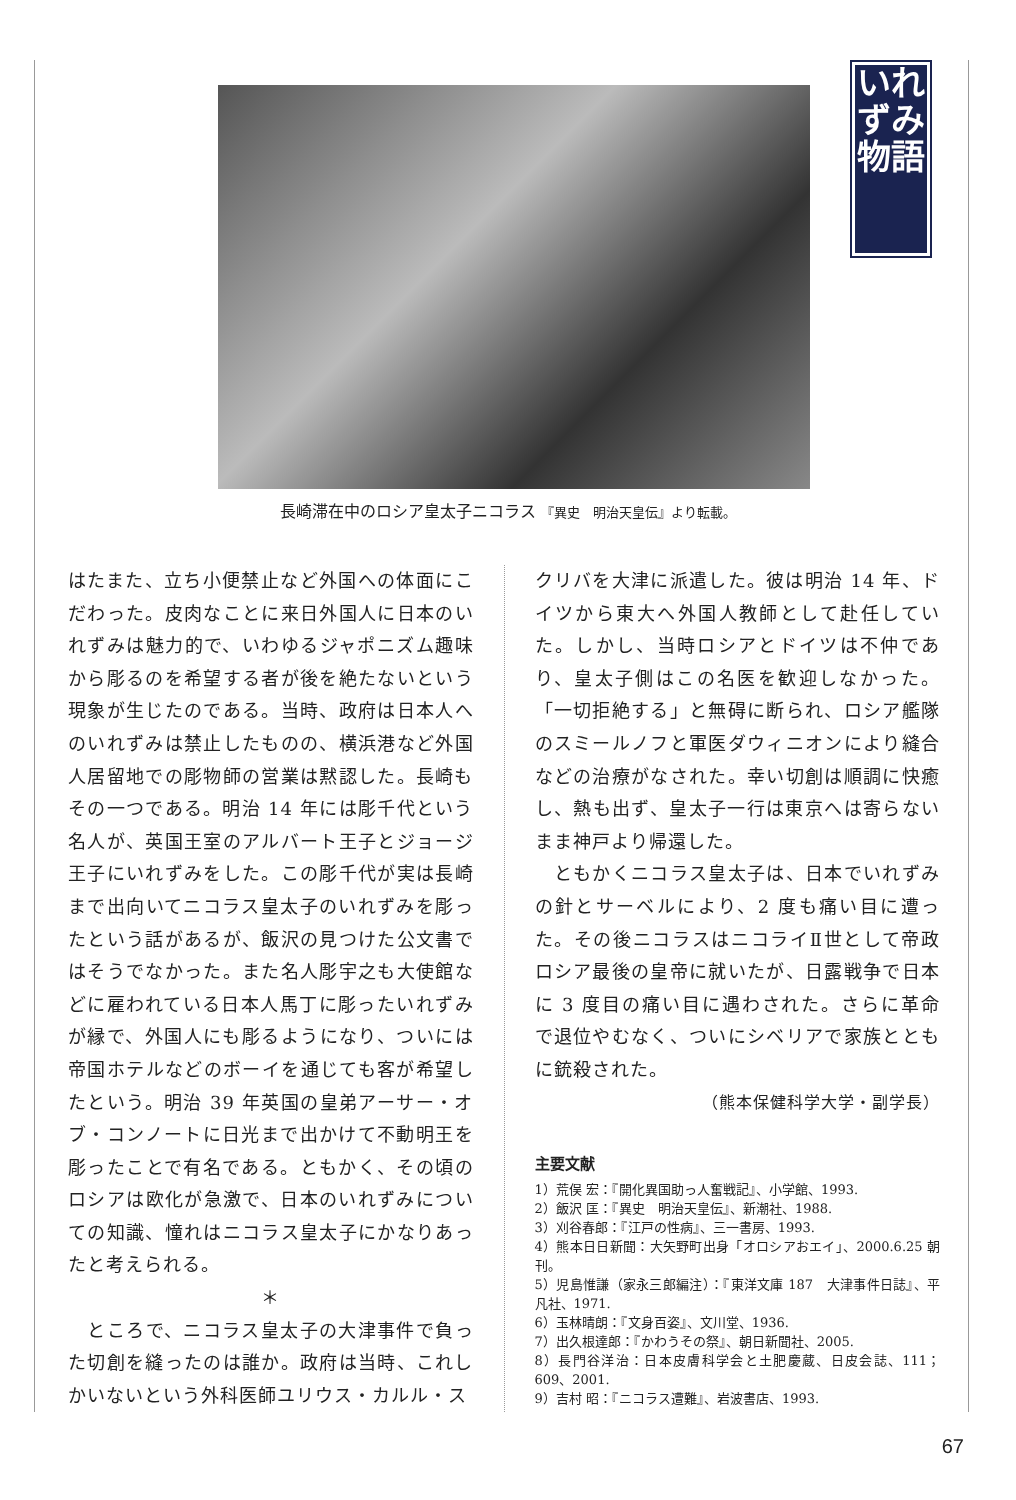いれずみ物語
長崎滞在中のロシア皇太子ニコラス 『異史　明治天皇伝』より転載。
はたまた、立ち小便禁止など外国への体面にこだわった。皮肉なことに来日外国人に日本のいれずみは魅力的で、いわゆるジャポニズム趣味から彫るのを希望する者が後を絶たないという現象が生じたのである。当時、政府は日本人へのいれずみは禁止したものの、横浜港など外国人居留地での彫物師の営業は黙認した。長崎もその一つである。明治 14 年には彫千代という名人が、英国王室のアルバート王子とジョージ王子にいれずみをした。この彫千代が実は長崎まで出向いてニコラス皇太子のいれずみを彫ったという話があるが、飯沢の見つけた公文書ではそうでなかった。また名人彫宇之も大使館などに雇われている日本人馬丁に彫ったいれずみが縁で、外国人にも彫るようになり、ついには帝国ホテルなどのボーイを通じても客が希望したという。明治 39 年英国の皇弟アーサー・オブ・コンノートに日光まで出かけて不動明王を彫ったことで有名である。ともかく、その頃のロシアは欧化が急激で、日本のいれずみについての知識、憧れはニコラス皇太子にかなりあったと考えられる。
＊
　ところで、ニコラス皇太子の大津事件で負った切創を縫ったのは誰か。政府は当時、これしかいないという外科医師ユリウス・カルル・ス
クリバを大津に派遣した。彼は明治 14 年、ドイツから東大へ外国人教師として赴任していた。しかし、当時ロシアとドイツは不仲であり、皇太子側はこの名医を歓迎しなかった。「一切拒絶する」と無碍に断られ、ロシア艦隊のスミールノフと軍医ダウィニオンにより縫合などの治療がなされた。幸い切創は順調に快癒し、熱も出ず、皇太子一行は東京へは寄らないまま神戸より帰還した。
　ともかくニコラス皇太子は、日本でいれずみの針とサーベルにより、2 度も痛い目に遭った。その後ニコラスはニコライⅡ世として帝政ロシア最後の皇帝に就いたが、日露戦争で日本に 3 度目の痛い目に遇わされた。さらに革命で退位やむなく、ついにシベリアで家族とともに銃殺された。
（熊本保健科学大学・副学長）
主要文献
1）荒俣 宏：『開化異国助っ人奮戦記』、小学館、1993.
2）飯沢 匡：『異史　明治天皇伝』、新潮社、1988.
3）刈谷春郎：『江戸の性病』、三一書房、1993.
4）熊本日日新聞：大矢野町出身「オロシアおエイ」、2000.6.25 朝刊。
5）児島惟謙（家永三郎編注）：『東洋文庫 187　大津事件日誌』、平凡社、1971.
6）玉林晴朗：『文身百姿』、文川堂、1936.
7）出久根達郎：『かわうその祭』、朝日新聞社、2005.
8）長門谷洋治：日本皮膚科学会と土肥慶蔵、日皮会誌、111；609、2001.
9）吉村 昭：『ニコラス遭難』、岩波書店、1993.
67